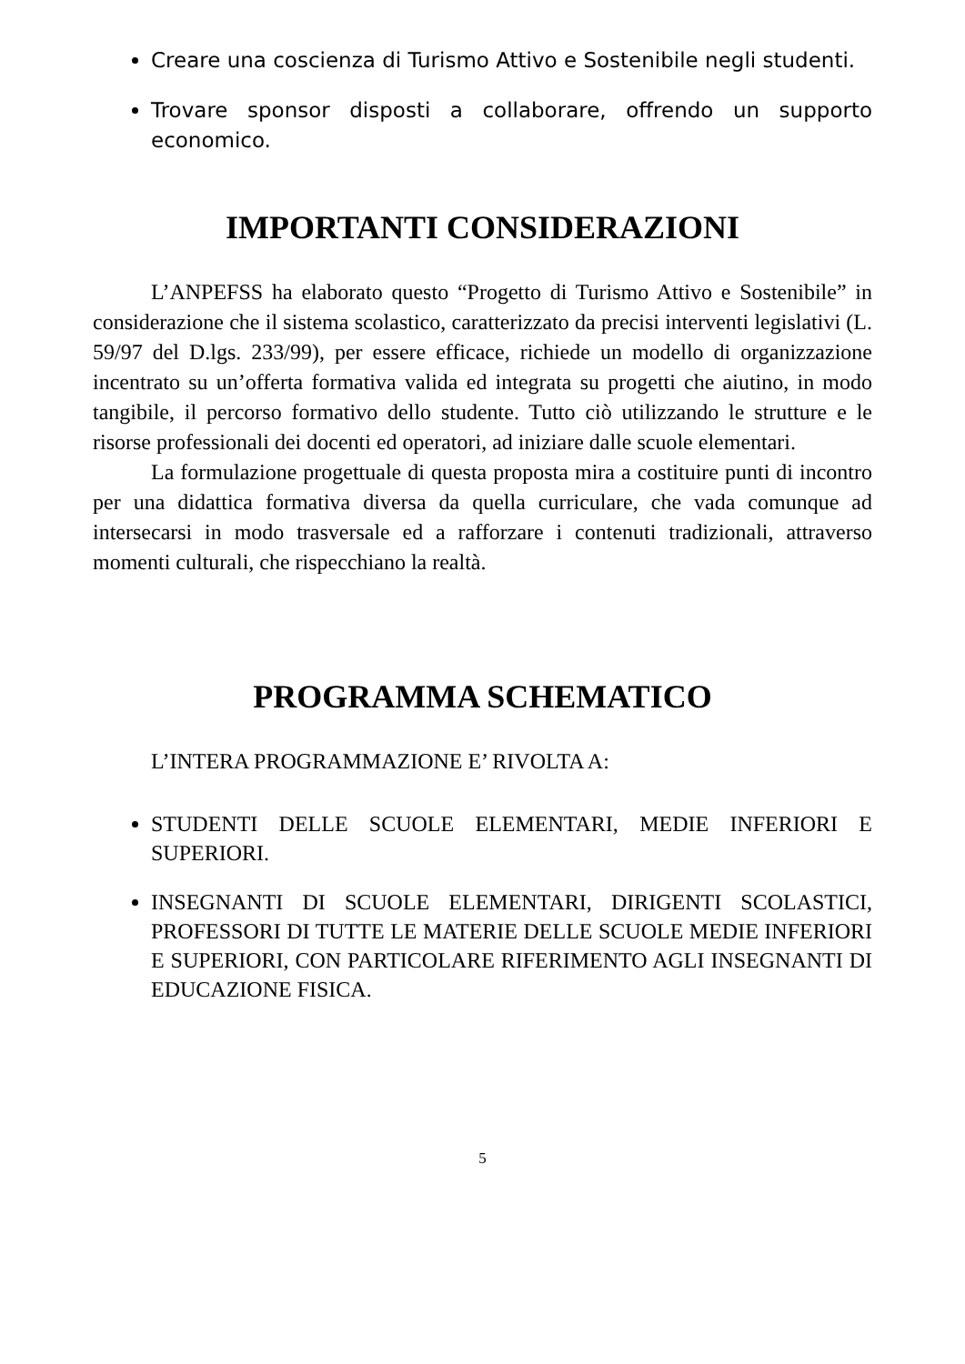Creare una coscienza di Turismo Attivo e Sostenibile negli studenti.
Trovare sponsor disposti a collaborare, offrendo un supporto economico.
IMPORTANTI CONSIDERAZIONI
L’ANPEFSS ha elaborato questo “Progetto di Turismo Attivo e Sostenibile” in considerazione che il sistema scolastico, caratterizzato da precisi interventi legislativi (L. 59/97 del D.lgs. 233/99), per essere efficace, richiede un modello di organizzazione incentrato su un’offerta formativa valida ed integrata su progetti che aiutino, in modo tangibile, il percorso formativo dello studente. Tutto ciò utilizzando le strutture e le risorse professionali dei docenti ed operatori, ad iniziare dalle scuole elementari.
La formulazione progettuale di questa proposta mira a costituire punti di incontro per una didattica formativa diversa da quella curriculare, che vada comunque ad intersecarsi in modo trasversale ed a rafforzare i contenuti tradizionali, attraverso momenti culturali, che rispecchiano la realtà.
PROGRAMMA SCHEMATICO
L’INTERA PROGRAMMAZIONE E’ RIVOLTA A:
STUDENTI DELLE SCUOLE ELEMENTARI, MEDIE INFERIORI E SUPERIORI.
INSEGNANTI DI SCUOLE ELEMENTARI, DIRIGENTI SCOLASTICI, PROFESSORI DI TUTTE LE MATERIE DELLE SCUOLE MEDIE INFERIORI E SUPERIORI, CON PARTICOLARE RIFERIMENTO AGLI INSEGNANTI DI EDUCAZIONE FISICA.
5